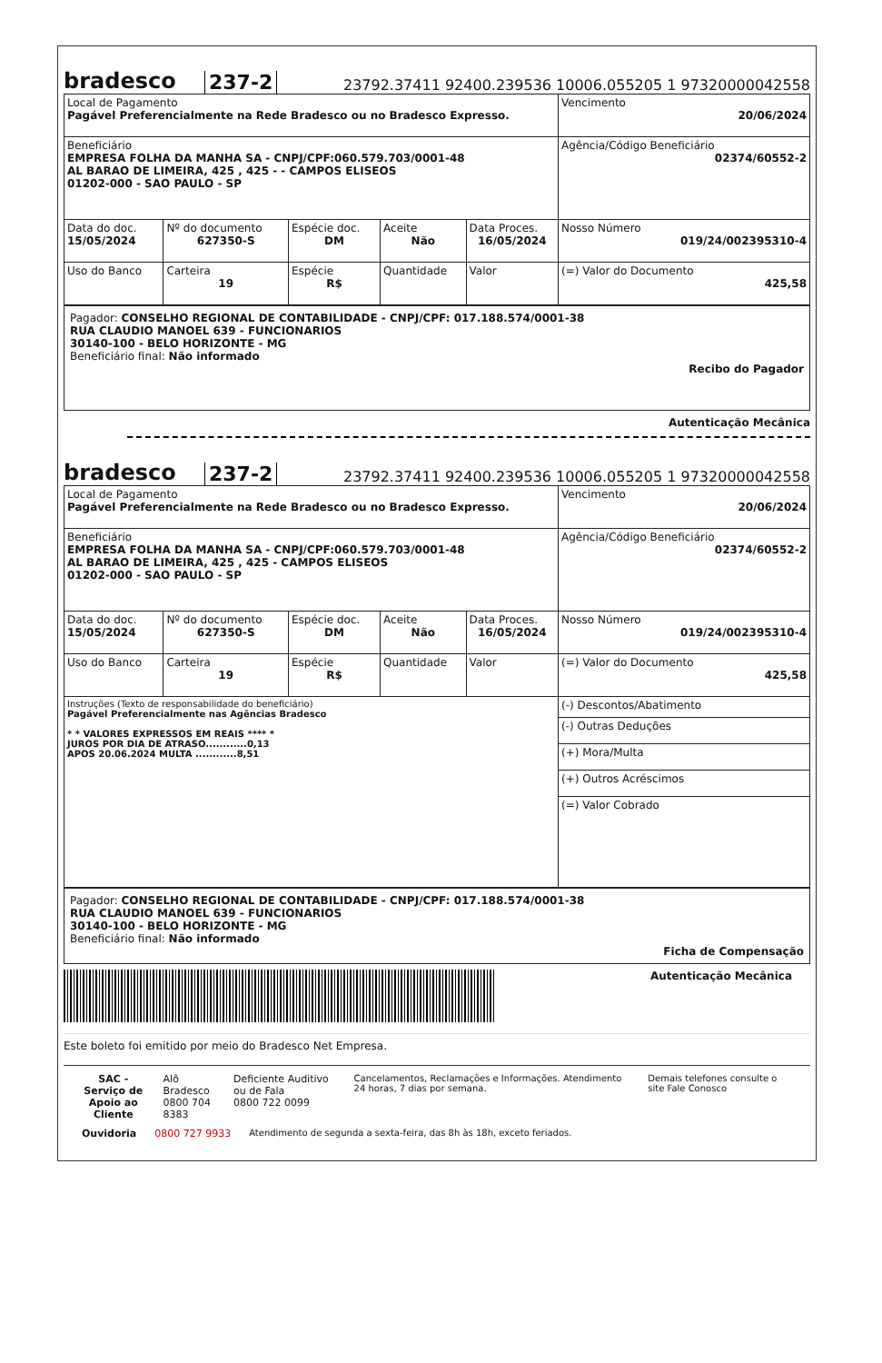bradesco 237-2 23792.37411 92400.239536 10006.055205 1 97320000042558
| Local de Pagamento Pagável Preferencialmente na Rede Bradesco ou no Bradesco Expresso. | | | | | Vencimento 20/06/2024 |
| Beneficiário EMPRESA FOLHA DA MANHA SA - CNPJ/CPF:060.579.703/0001-48 AL BARAO DE LIMEIRA, 425 , 425 - - CAMPOS ELISEOS 01202-000 - SAO PAULO - SP | | | | | Agência/Código Beneficiário 02374/60552-2 |
| Data do doc. 15/05/2024 | Nº do documento 627350-S | Espécie doc. DM | Aceite Não | Data Proces. 16/05/2024 | Nosso Número 019/24/002395310-4 |
| Uso do Banco | Carteira 19 | Espécie R$ | Quantidade | Valor | (=) Valor do Documento 425,58 |
Pagador: CONSELHO REGIONAL DE CONTABILIDADE - CNPJ/CPF: 017.188.574/0001-38
RUA CLAUDIO MANOEL 639 - FUNCIONARIOS
30140-100 - BELO HORIZONTE - MG
Beneficiário final: Não informado
Recibo do Pagador
Autenticação Mecânica
bradesco 237-2 23792.37411 92400.239536 10006.055205 1 97320000042558
| Local de Pagamento Pagável Preferencialmente na Rede Bradesco ou no Bradesco Expresso. | | | | | Vencimento 20/06/2024 |
| Beneficiário EMPRESA FOLHA DA MANHA SA - CNPJ/CPF:060.579.703/0001-48 AL BARAO DE LIMEIRA, 425 , 425 - CAMPOS ELISEOS 01202-000 - SAO PAULO - SP | | | | | Agência/Código Beneficiário 02374/60552-2 |
| Data do doc. 15/05/2024 | Nº do documento 627350-S | Espécie doc. DM | Aceite Não | Data Proces. 16/05/2024 | Nosso Número 019/24/002395310-4 |
| Uso do Banco | Carteira 19 | Espécie R$ | Quantidade | Valor | (=) Valor do Documento 425,58 |
| Instruções (Texto de responsabilidade do beneficiário) Pagável Preferencialmente nas Agências Bradesco * * VALORES EXPRESSOS EM REAIS **** * JUROS POR DIA DE ATRASO............0,13 APOS 20.06.2024 MULTA ............8,51 | | | | | (-) Descontos/Abatimento |
| | | | | | (-) Outras Deduções |
| | | | | | (+) Mora/Multa |
| | | | | | (+) Outros Acréscimos |
| | | | | | (=) Valor Cobrado |
Pagador: CONSELHO REGIONAL DE CONTABILIDADE - CNPJ/CPF: 017.188.574/0001-38
RUA CLAUDIO MANOEL 639 - FUNCIONARIOS
30140-100 - BELO HORIZONTE - MG
Beneficiário final: Não informado
Ficha de Compensação
Autenticação Mecânica
Este boleto foi emitido por meio do Bradesco Net Empresa.
SAC - Serviço de
Apoio ao Cliente
Alô Bradesco
0800 704 8383
Deficiente Auditivo ou de Fala
0800 722 0099
Cancelamentos, Reclamações e Informações. Atendimento 24 horas, 7 dias por semana.
Demais telefones consulte o site Fale Conosco
Ouvidoria 0800 727 9933 Atendimento de segunda a sexta-feira, das 8h às 18h, exceto feriados.